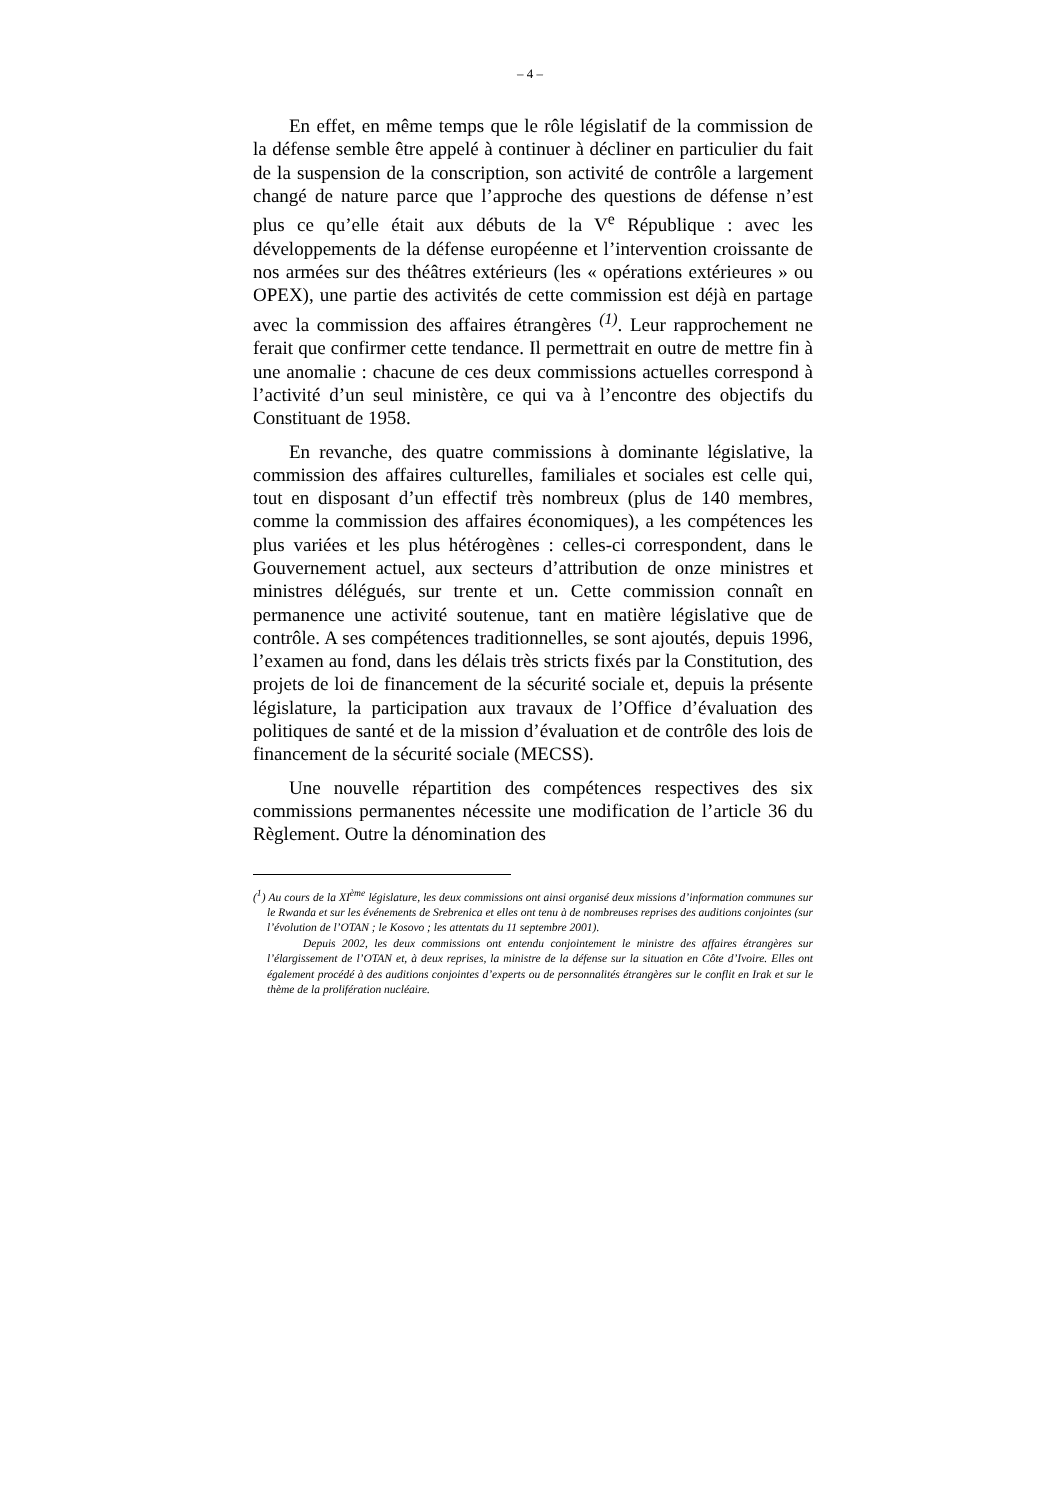– 4 –
En effet, en même temps que le rôle législatif de la commission de la défense semble être appelé à continuer à décliner en particulier du fait de la suspension de la conscription, son activité de contrôle a largement changé de nature parce que l’approche des questions de défense n’est plus ce qu’elle était aux débuts de la V<sup>e</sup> République : avec les développements de la défense européenne et l’intervention croissante de nos armées sur des théâtres extérieurs (les « opérations extérieures » ou OPEX), une partie des activités de cette commission est déjà en partage avec la commission des affaires étrangères <sup>(1)</sup>. Leur rapprochement ne ferait que confirmer cette tendance. Il permettrait en outre de mettre fin à une anomalie : chacune de ces deux commissions actuelles correspond à l’activité d’un seul ministère, ce qui va à l’encontre des objectifs du Constituant de 1958.
En revanche, des quatre commissions à dominante législative, la commission des affaires culturelles, familiales et sociales est celle qui, tout en disposant d’un effectif très nombreux (plus de 140 membres, comme la commission des affaires économiques), a les compétences les plus variées et les plus hétérogènes : celles-ci correspondent, dans le Gouvernement actuel, aux secteurs d’attribution de onze ministres et ministres délégués, sur trente et un. Cette commission connaît en permanence une activité soutenue, tant en matière législative que de contrôle. A ses compétences traditionnelles, se sont ajoutés, depuis 1996, l’examen au fond, dans les délais très stricts fixés par la Constitution, des projets de loi de financement de la sécurité sociale et, depuis la présente législature, la participation aux travaux de l’Office d’évaluation des politiques de santé et de la mission d’évaluation et de contrôle des lois de financement de la sécurité sociale (MECSS).
Une nouvelle répartition des compétences respectives des six commissions permanentes nécessite une modification de l’article 36 du Règlement. Outre la dénomination des
(<sup>1</sup>) Au cours de la XI<sup>ème</sup> législature, les deux commissions ont ainsi organisé deux missions d’information communes sur le Rwanda et sur les événements de Srebrenica et elles ont tenu à de nombreuses reprises des auditions conjointes (sur l’évolution de l’OTAN ; le Kosovo ; les attentats du 11 septembre 2001).
Depuis 2002, les deux commissions ont entendu conjointement le ministre des affaires étrangères sur l’élargissement de l’OTAN et, à deux reprises, la ministre de la défense sur la situation en Côte d’Ivoire. Elles ont également procédé à des auditions conjointes d’experts ou de personnalités étrangères sur le conflit en Irak et sur le thème de la prolifération nucléaire.